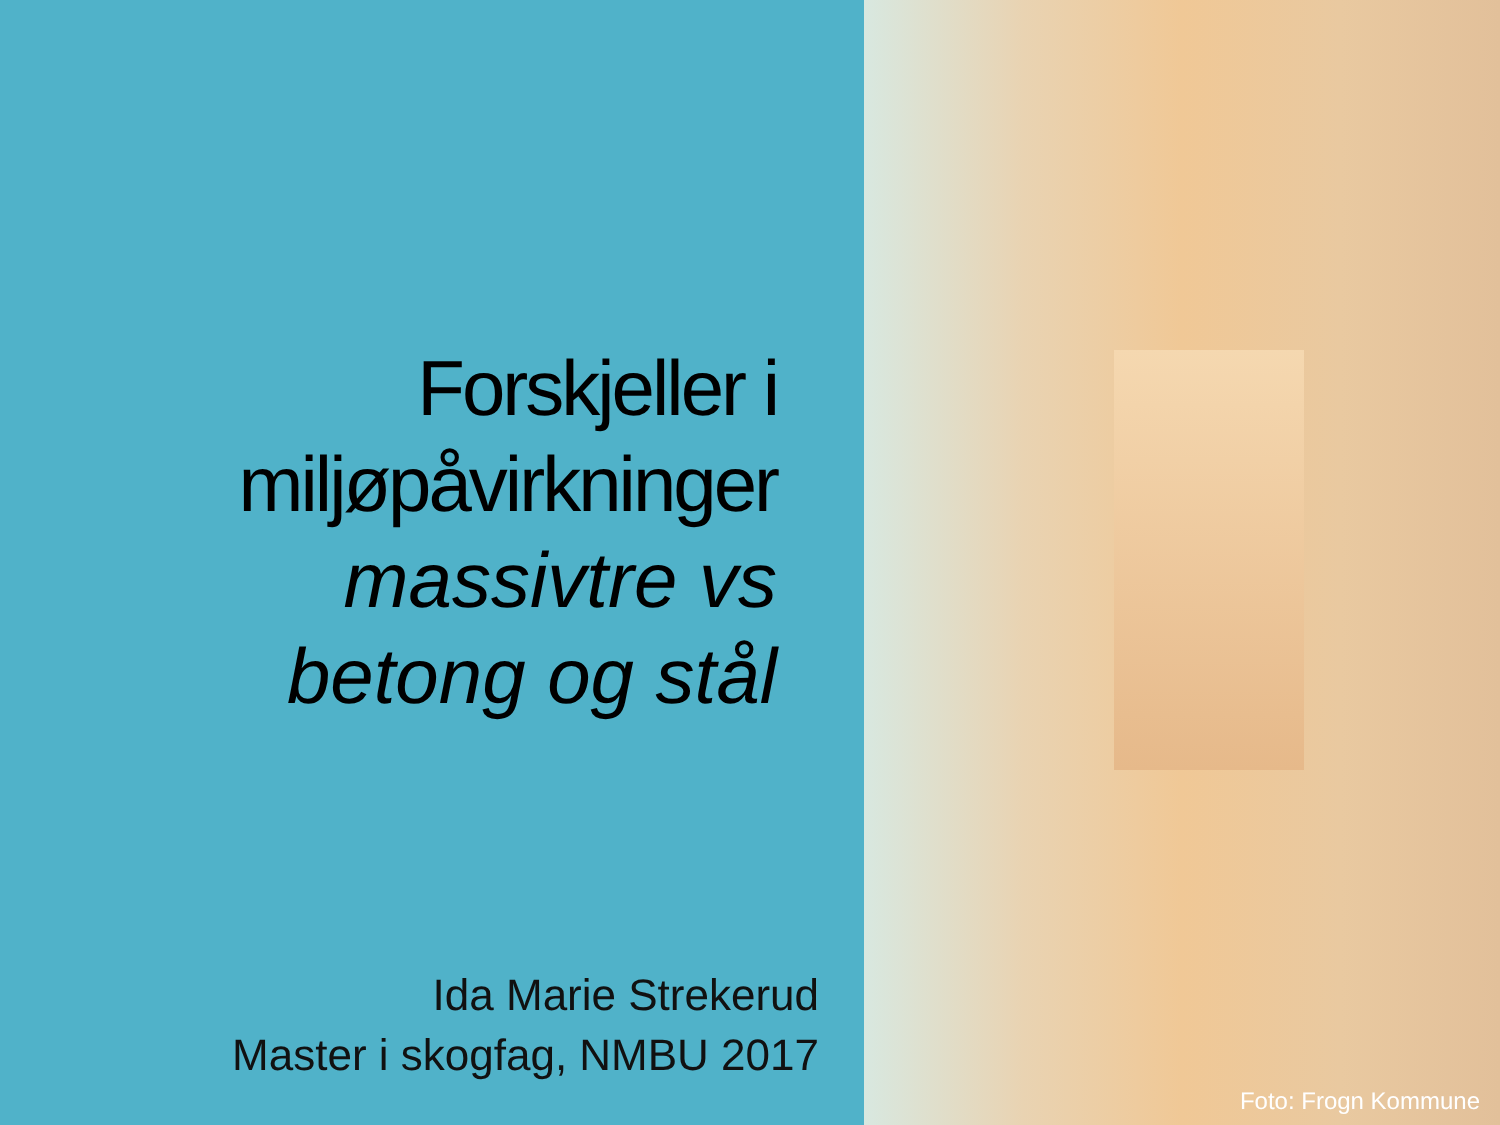Forskjeller i
miljøpåvirkninger
massivtre vs
betong og stål
Ida Marie Strekerud
Master i skogfag, NMBU 2017
Foto: Frogn Kommune